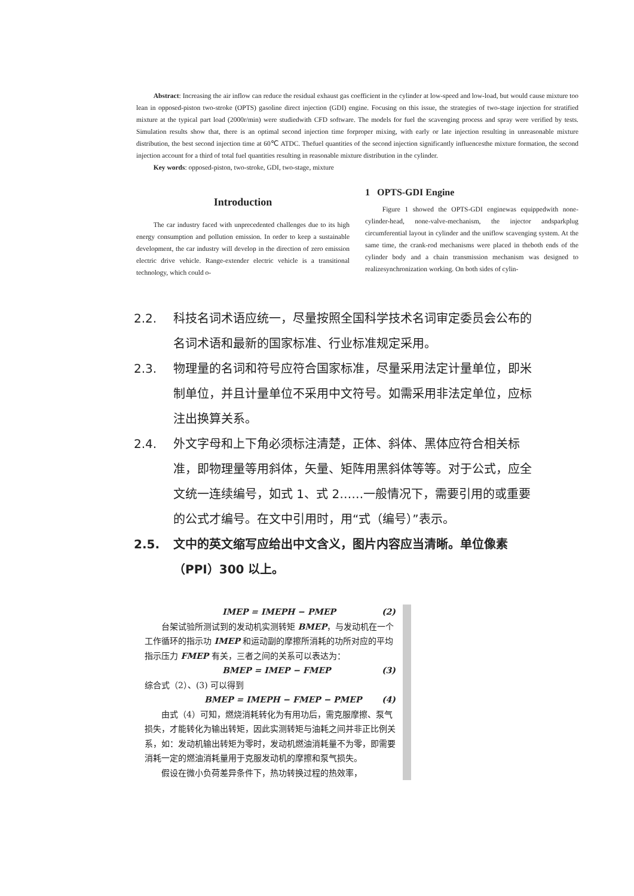Abstract: Increasing the air inflow can reduce the residual exhaust gas coefficient in the cylinder at low-speed and low-load, but would cause mixture too lean in opposed-piston two-stroke (OPTS) gasoline direct injection (GDI) engine. Focusing on this issue, the strategies of two-stage injection for stratified mixture at the typical part load (2000r/min) were studiedwith CFD software. The models for fuel the scavenging process and spray were verified by tests. Simulation results show that, there is an optimal second injection time forproper mixing, with early or late injection resulting in unreasonable mixture distribution, the best second injection time at 60℃ ATDC. Thefuel quantities of the second injection significantly influencesthe mixture formation, the second injection account for a third of total fuel quantities resulting in reasonable mixture distribution in the cylinder.
Key words: opposed-piston, two-stroke, GDI, two-stage, mixture
Introduction
The car industry faced with unprecedented challenges due to its high energy consumption and pollution emission. In order to keep a sustainable development, the car industry will develop in the direction of zero emission electric drive vehicle. Range-extender electric vehicle is a transitional technology, which could o-
1 OPTS-GDI Engine
Figure 1 showed the OPTS-GDI enginewas equippedwith none-cylinder-head, none-valve-mechanism, the injector andsparkplug circumferential layout in cylinder and the uniflow scavenging system. At the same time, the crank-rod mechanisms were placed in theboth ends of the cylinder body and a chain transmission mechanism was designed to realizesynchronization working. On both sides of cylin-
2.2. 科技名词术语应统一，尽量按照全国科学技术名词审定委员会公布的名词术语和最新的国家标准、行业标准规定采用。
2.3. 物理量的名词和符号应符合国家标准，尽量采用法定计量单位，即米制单位，并且计量单位不采用中文符号。如需采用非法定单位，应标注出换算关系。
2.4. 外文字母和上下角必须标注清楚，正体、斜体、黑体应符合相关标准，即物理量等用斜体，矢量、矩阵用黑斜体等等。对于公式，应全文统一连续编号，如式 1、式 2……一般情况下，需要引用的或重要的公式才编号。在文中引用时，用“式（编号）”表示。
2.5. 文中的英文缩写应给出中文含义，图片内容应当清晰。单位像素（PPI）300 以上。
IMEP = IMEPH − PMEP (2)
台架试验所测试到的发动机实测转矩 BMEP，与发动机在一个工作循环的指示功 IMEP 和运动副的摩擦所消耗的功所对应的平均指示压力 FMEP 有关，三者之间的关系可以表达为：
BMEP = IMEP − FMEP (3)
综合式（2）、(3) 可以得到
BMEP = IMEPH − FMEP − PMEP (4)
由式（4）可知，燃烧消耗转化为有用功后，需克服摩擦、泵气损失，才能转化为输出转矩，因此实测转矩与油耗之间并非正比例关系，如：发动机输出转矩为零时，发动机燃油消耗量不为零，即需要消耗一定的燃油消耗量用于克服发动机的摩擦和泵气损失。
假设在微小负荷差异条件下，热功转换过程的热效率，